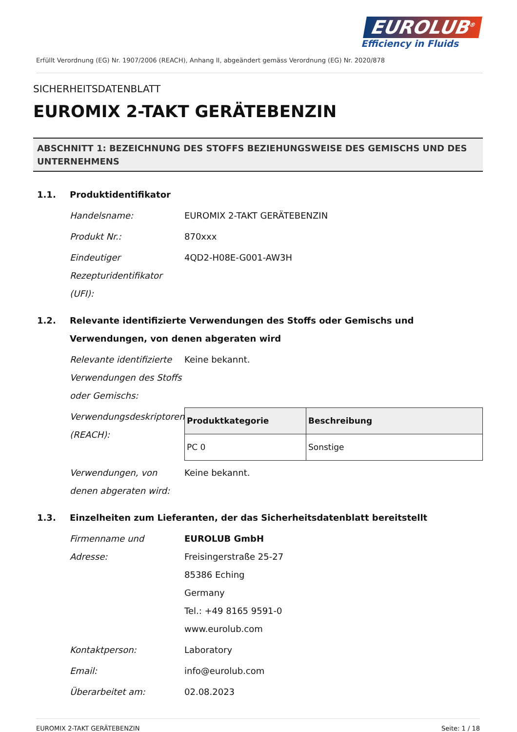EUROLUB<sup>®</sup>
Efficiency in Fluids
Erfüllt Verordnung (EG) Nr. 1907/2006 (REACH), Anhang II, abgeändert gemäss Verordnung (EG) Nr. 2020/878
SICHERHEITSDATENBLATT
EUROMIX 2-TAKT GERÄTEBENZIN
ABSCHNITT 1: BEZEICHNUNG DES STOFFS BEZIEHUNGSWEISE DES GEMISCHS UND DES UNTERNEHMENS
1.1. Produktidentifikator
Handelsname: EUROMIX 2-TAKT GERÄTEBENZIN
Produkt Nr.: 870xxx
Eindeutiger Rezepturidentifikator (UFI): 4QD2-H08E-G001-AW3H
1.2. Relevante identifizierte Verwendungen des Stoffs oder Gemischs und Verwendungen, von denen abgeraten wird
Relevante identifizierte Verwendungen des Stoffs oder Gemischs: Keine bekannt.
Verwendungsdeskriptoren (REACH):
| Produktkategorie | Beschreibung |
| --- | --- |
| PC 0 | Sonstige |
Verwendungen, von denen abgeraten wird: Keine bekannt.
1.3. Einzelheiten zum Lieferanten, der das Sicherheitsdatenblatt bereitstellt
Firmenname und Adresse: EUROLUB GmbH
Freisingerstraße 25-27
85386 Eching
Germany
Tel.: +49 8165 9591-0
www.eurolub.com
Kontaktperson: Laboratory
Email: info@eurolub.com
Überarbeitet am: 02.08.2023
EUROMIX 2-TAKT GERÄTEBENZIN Seite: 1 / 18